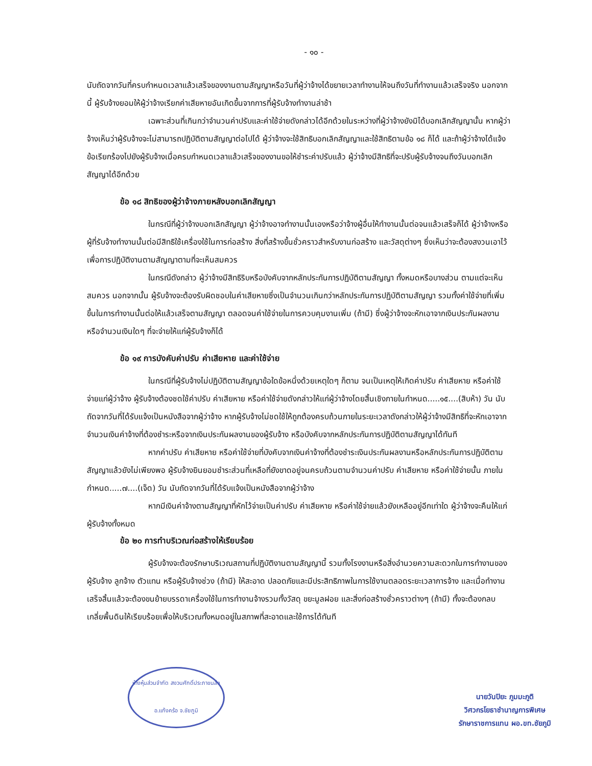- ๑๐ -
นับถัดจากวันที่ครบกำหนดเวลาแล้วเสร็จของงานตามสัญญาหรือวันที่ผู้ว่าจ้างได้ขยายเวลาทำงานให้จนถึงวันที่ทำงานแล้วเสร็จจริง นอกจากนี้ ผู้รับจ้างยอมให้ผู้ว่าจ้างเรียกค่าเสียหายอันเกิดขึ้นจากการที่ผู้รับจ้างทำงานล่าช้า
เฉพาะส่วนที่เกินกว่าจำนวนค่าปรับและค่าใช้จ่ายดังกล่าวได้อีกด้วยในระหว่างที่ผู้ว่าจ้างยังมิได้บอกเลิกสัญญานั้น หากผู้ว่าจ้างเห็นว่าผู้รับจ้างจะไม่สามารถปฏิบัติตามสัญญาต่อไปได้ ผู้ว่าจ้างจะใช้สิทธิบอกเลิกสัญญาและใช้สิทธิตามข้อ ๑๘ ก็ได้ และถ้าผู้ว่าจ้างได้แจ้งข้อเรียกร้องไปยังผู้รับจ้างเมื่อครบกำหนดเวลาแล้วเสร็จของงานขอให้ชำระค่าปรับแล้ว ผู้ว่าจ้างมีสิทธิที่จะปรับผู้รับจ้างจนถึงวันบอกเลิกสัญญาได้อีกด้วย
ข้อ ๑๘ สิทธิของผู้ว่าจ้างภายหลังบอกเลิกสัญญา
ในกรณีที่ผู้ว่าจ้างบอกเลิกสัญญา ผู้ว่าจ้างอาจทำงานนั้นเองหรือว่าจ้างผู้อื่นให้ทำงานนั้นต่อจนแล้วเสร็จก็ได้ ผู้ว่าจ้างหรือผู้ที่รับจ้างทำงานนั้นต่อมีสิทธิใช้เครื่องใช้ในการก่อสร้าง สิ่งที่สร้างขึ้นชั่วคราวสำหรับงานก่อสร้าง และวัสดุต่างๆ ซึ่งเห็นว่าจะต้องสงวนเอาไว้เพื่อการปฏิบัติงานตามสัญญาตามที่จะเห็นสมควร
ในกรณีดังกล่าว ผู้ว่าจ้างมีสิทธิริบหรือบังคับจากหลักประกันการปฏิบัติตามสัญญา ทั้งหมดหรือบางส่วน ตามแต่จะเห็นสมควร นอกจากนั้น ผู้รับจ้างจะต้องรับผิดชอบในค่าเสียหายซึ่งเป็นจำนวนเกินกว่าหลักประกันการปฏิบัติตามสัญญา รวมทั้งค่าใช้จ่ายที่เพิ่มขึ้นในการทำงานนั้นต่อให้แล้วเสร็จตามสัญญา ตลอดจนค่าใช้จ่ายในการควบคุมงานเพิ่ม (ถ้ามี) ซึ่งผู้ว่าจ้างจะหักเอาจากเงินประกันผลงานหรือจำนวนเงินใดๆ ที่จะจ่ายให้แก่ผู้รับจ้างก็ได้
ข้อ ๑๙ การบังคับค่าปรับ ค่าเสียหาย และค่าใช้จ่าย
ในกรณีที่ผู้รับจ้างไม่ปฏิบัติตามสัญญาข้อใดข้อหนึ่งด้วยเหตุใดๆ ก็ตาม จนเป็นเหตุให้เกิดค่าปรับ ค่าเสียหาย หรือค่าใช้จ่ายแก่ผู้ว่าจ้าง ผู้รับจ้างต้องชดใช้ค่าปรับ ค่าเสียหาย หรือค่าใช้จ่ายดังกล่าวให้แก่ผู้ว่าจ้างโดยสิ้นเชิงภายในกำหนด.....๑๕....(สิบห้า) วัน นับถัดจากวันที่ได้รับแจ้งเป็นหนังสือจากผู้ว่าจ้าง หากผู้รับจ้างไม่ชดใช้ให้ถูกต้องครบถ้วนภายในระยะเวลาดังกล่าวให้ผู้ว่าจ้างมีสิทธิที่จะหักเอาจากจำนวนเงินค่าจ้างที่ต้องชำระหรือจากเงินประกันผลงานของผู้รับจ้าง หรือบังคับจากหลักประกันการปฏิบัติตามสัญญาได้ทันที
หากค่าปรับ ค่าเสียหาย หรือค่าใช้จ่ายที่บังคับจากเงินค่าจ้างที่ต้องชำระเงินประกันผลงานหรือหลักประกันการปฏิบัติตามสัญญาแล้วยังไม่เพียงพอ ผู้รับจ้างยินยอมชำระส่วนที่เหลือที่ยังขาดอยู่จนครบถ้วนตามจำนวนค่าปรับ ค่าเสียหาย หรือค่าใช้จ่ายนั้น ภายในกำหนด.....๗....(เจ็ด) วัน นับถัดจากวันที่ได้รับแจ้งเป็นหนังสือจากผู้ว่าจ้าง
หากมีเงินค่าจ้างตามสัญญาที่หักไว้จ่ายเป็นค่าปรับ ค่าเสียหาย หรือค่าใช้จ่ายแล้วยังเหลืออยู่อีกเท่าใด ผู้ว่าจ้างจะคืนให้แก่ผู้รับจ้างทั้งหมด
ข้อ ๒๐ การทำบริเวณก่อสร้างให้เรียบร้อย
ผู้รับจ้างจะต้องรักษาบริเวณสถานที่ปฏิบัติงานตามสัญญานี้ รวมทั้งโรงงานหรือสิ่งอำนวยความสะดวกในการทำงานของผู้รับจ้าง ลูกจ้าง ตัวแทน หรือผู้รับจ้างช่วง (ถ้ามี) ให้สะอาด ปลอดภัยและมีประสิทธิภาพในการใช้งานตลอดระยะเวลาการจ้าง และเมื่อทำงานเสร็จสิ้นแล้วจะต้องขนย้ายบรรดาเครื่องใช้ในการทำงานจ้างรวมทั้งวัสดุ ขยะมูลฝอย และสิ่งก่อสร้างชั่วคราวต่างๆ (ถ้ามี) ทั้งจะต้องกลบเกลี่ยพื้นดินให้เรียบร้อยเพื่อให้บริเวณทั้งหมดอยู่ในสภาพที่สะอาดและใช้การได้ทันที
ห้างหุ้นส่วนจำกัด สงวนศักดิ์ประภาขนส่ง
อ.แก้งคร้อ จ.ชัยภูมิ
นายวันปิยะ ภูมมะภูติ
วิศวกรโยธาชำนาญการพิเศษ
รักษาราชการแทน ผอ.ขท.ชัยภูมิ